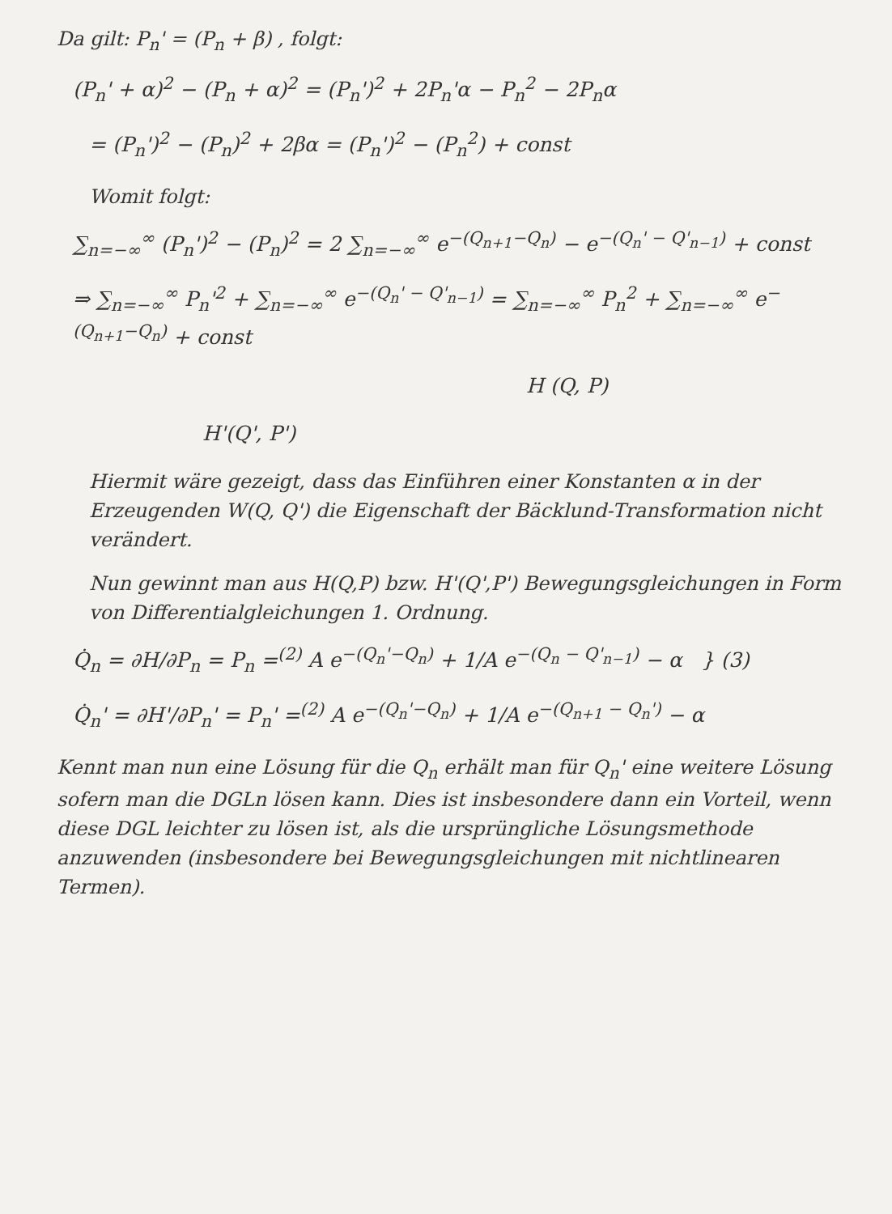Da gilt: P<sub>n</sub>' = (P<sub>n</sub> + β) , folgt:
(P<sub>n</sub>' + α)<sup>2</sup> − (P<sub>n</sub> + α)<sup>2</sup> = (P<sub>n</sub>')<sup>2</sup> + 2P<sub>n</sub>'α − P<sub>n</sub><sup>2</sup> − 2P<sub>n</sub>α
= (P<sub>n</sub>')<sup>2</sup> − (P<sub>n</sub>)<sup>2</sup> + 2βα = (P<sub>n</sub>')<sup>2</sup> − (P<sub>n</sub><sup>2</sup>) + const
Womit folgt:
∑<sub>n=−∞</sub><sup>∞</sup> (P<sub>n</sub>')<sup>2</sup> − (P<sub>n</sub>)<sup>2</sup> = 2 ∑<sub>n=−∞</sub><sup>∞</sup> e<sup>−(Q<sub>n+1</sub>−Q<sub>n</sub>)</sup> − e<sup>−(Q<sub>n</sub>' − Q'<sub>n−1</sub>)</sup> + const
⇒ ∑<sub>n=−∞</sub><sup>∞</sup> P<sub>n</sub>'<sup>2</sup> + ∑<sub>n=−∞</sub><sup>∞</sup> e<sup>−(Q<sub>n</sub>' − Q'<sub>n−1</sub>)</sup> = ∑<sub>n=−∞</sub><sup>∞</sup> P<sub>n</sub><sup>2</sup> + ∑<sub>n=−∞</sub><sup>∞</sup> e<sup>−(Q<sub>n+1</sub>−Q<sub>n</sub>)</sup> + const
H (Q, P)
H'(Q', P')
Hiermit wäre gezeigt, dass das Einführen einer Konstanten α in der Erzeugenden W(Q, Q') die Eigenschaft der Bäcklund-Transformation nicht verändert.
Nun gewinnt man aus H(Q,P) bzw. H'(Q',P') Bewegungsgleichungen in Form von Differentialgleichungen 1. Ordnung.
Q̇<sub>n</sub> = ∂H/∂P<sub>n</sub> = P<sub>n</sub> =<sup>(2)</sup> A e<sup>−(Q<sub>n</sub>'−Q<sub>n</sub>)</sup> + 1/A e<sup>−(Q<sub>n</sub> − Q'<sub>n−1</sub>)</sup> − α } (3)
Q̇<sub>n</sub>' = ∂H'/∂P<sub>n</sub>' = P<sub>n</sub>' =<sup>(2)</sup> A e<sup>−(Q<sub>n</sub>'−Q<sub>n</sub>)</sup> + 1/A e<sup>−(Q<sub>n+1</sub> − Q<sub>n</sub>')</sup> − α
Kennt man nun eine Lösung für die Q<sub>n</sub> erhält man für Q<sub>n</sub>' eine weitere Lösung sofern man die DGLn lösen kann. Dies ist insbesondere dann ein Vorteil, wenn diese DGL leichter zu lösen ist, als die ursprüngliche Lösungsmethode anzuwenden (insbesondere bei Bewegungsgleichungen mit nichtlinearen Termen).